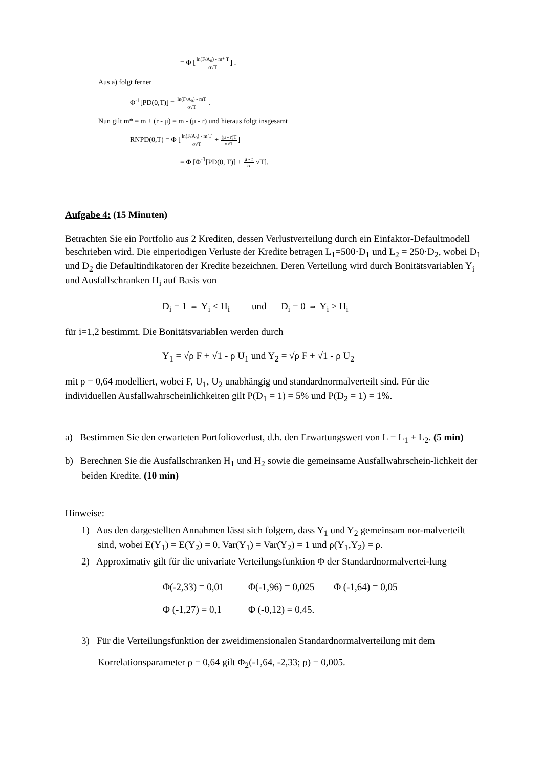= Φ [ln(F/A<sub>0</sub>) - m* T σ√T] .
Aus a) folgt ferner
Φ<sup>-1</sup>[PD(0,T)] = ln(F/A<sub>0</sub>) - mT σ√T .
Nun gilt m* = m + (r - μ) = m - (μ - r) und hieraus folgt insgesamt
RNPD(0,T) = Φ [ln(F/A<sub>0</sub>) - m T σ√T + (μ - r)T σ√T]
= Φ [Φ<sup>-1</sup>[PD(0, T)] + μ - r σ √T].
Aufgabe 4: (15 Minuten)
Betrachten Sie ein Portfolio aus 2 Krediten, dessen Verlustverteilung durch ein Einfaktor-Defaultmodell beschrieben wird. Die einperiodigen Verluste der Kredite betragen L<sub>1</sub>=500·D<sub>1</sub> und L<sub>2</sub> = 250·D<sub>2</sub>, wobei D<sub>1</sub> und D<sub>2</sub> die Defaultindikatoren der Kredite bezeichnen. Deren Verteilung wird durch Bonitätsvariablen Y<sub>i</sub> und Ausfallschranken H<sub>i</sub> auf Basis von
D<sub>i</sub> = 1 ⇔ Y<sub>i</sub> < H<sub>i</sub> und D<sub>i</sub> = 0 ⇔ Y<sub>i</sub> ≥ H<sub>i</sub>
für i=1,2 bestimmt. Die Bonitätsvariablen werden durch
Y<sub>1</sub> = √ρ F + √1 - ρ U<sub>1</sub> und Y<sub>2</sub> = √ρ F + √1 - ρ U<sub>2</sub>
mit ρ = 0,64 modelliert, wobei F, U<sub>1</sub>, U<sub>2</sub> unabhängig und standardnormalverteilt sind. Für die individuellen Ausfallwahrscheinlichkeiten gilt P(D<sub>1</sub> = 1) = 5% und P(D<sub>2</sub> = 1) = 1%.
a) Bestimmen Sie den erwarteten Portfolioverlust, d.h. den Erwartungswert von L = L<sub>1</sub> + L<sub>2</sub>. (5 min)
b) Berechnen Sie die Ausfallschranken H<sub>1</sub> und H<sub>2</sub> sowie die gemeinsame Ausfallwahrschein-lichkeit der beiden Kredite. (10 min)
Hinweise:
1) Aus den dargestellten Annahmen lässt sich folgern, dass Y<sub>1</sub> und Y<sub>2</sub> gemeinsam nor-malverteilt sind, wobei E(Y<sub>1</sub>) = E(Y<sub>2</sub>) = 0, Var(Y<sub>1</sub>) = Var(Y<sub>2</sub>) = 1 und ρ(Y<sub>1</sub>,Y<sub>2</sub>) = ρ.
2) Approximativ gilt für die univariate Verteilungsfunktion Φ der Standardnormalvertei-lung
Φ(-2,33) = 0,01 Φ(-1,96) = 0,025 Φ (-1,64) = 0,05
Φ (-1,27) = 0,1 Φ (-0,12) = 0,45.
3) Für die Verteilungsfunktion der zweidimensionalen Standardnormalverteilung mit dem Korrelationsparameter ρ = 0,64 gilt Φ<sub>2</sub>(-1,64, -2,33; ρ) = 0,005.